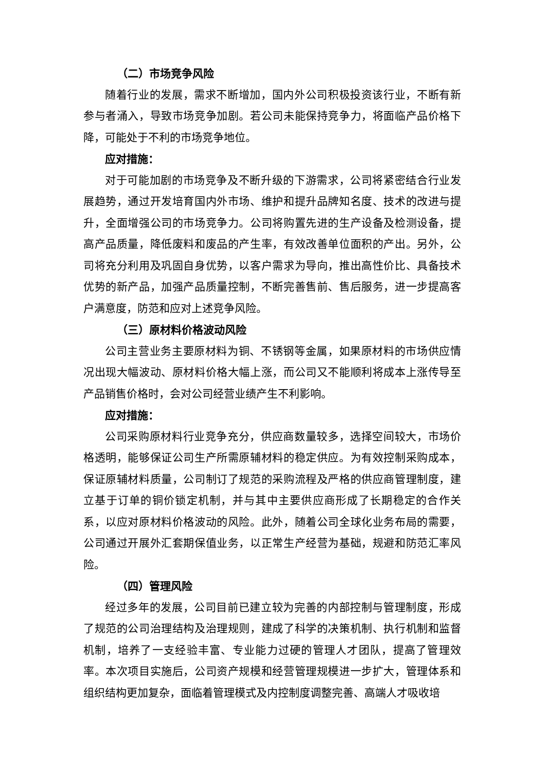（二）市场竞争风险
随着行业的发展，需求不断增加，国内外公司积极投资该行业，不断有新参与者涌入，导致市场竞争加剧。若公司未能保持竞争力，将面临产品价格下降，可能处于不利的市场竞争地位。
应对措施：
对于可能加剧的市场竞争及不断升级的下游需求，公司将紧密结合行业发展趋势，通过开发培育国内外市场、维护和提升品牌知名度、技术的改进与提升，全面增强公司的市场竞争力。公司将购置先进的生产设备及检测设备，提高产品质量，降低废料和废品的产生率，有效改善单位面积的产出。另外，公司将充分利用及巩固自身优势，以客户需求为导向，推出高性价比、具备技术优势的新产品，加强产品质量控制，不断完善售前、售后服务，进一步提高客户满意度，防范和应对上述竞争风险。
（三）原材料价格波动风险
公司主营业务主要原材料为铜、不锈钢等金属，如果原材料的市场供应情况出现大幅波动、原材料价格大幅上涨，而公司又不能顺利将成本上涨传导至产品销售价格时，会对公司经营业绩产生不利影响。
应对措施：
公司采购原材料行业竞争充分，供应商数量较多，选择空间较大，市场价格透明，能够保证公司生产所需原辅材料的稳定供应。为有效控制采购成本，保证原辅材料质量，公司制订了规范的采购流程及严格的供应商管理制度，建立基于订单的铜价锁定机制，并与其中主要供应商形成了长期稳定的合作关系，以应对原材料价格波动的风险。此外，随着公司全球化业务布局的需要，公司通过开展外汇套期保值业务，以正常生产经营为基础，规避和防范汇率风险。
（四）管理风险
经过多年的发展，公司目前已建立较为完善的内部控制与管理制度，形成了规范的公司治理结构及治理规则，建成了科学的决策机制、执行机制和监督机制，培养了一支经验丰富、专业能力过硬的管理人才团队，提高了管理效率。本次项目实施后，公司资产规模和经营管理规模进一步扩大，管理体系和组织结构更加复杂，面临着管理模式及内控制度调整完善、高端人才吸收培